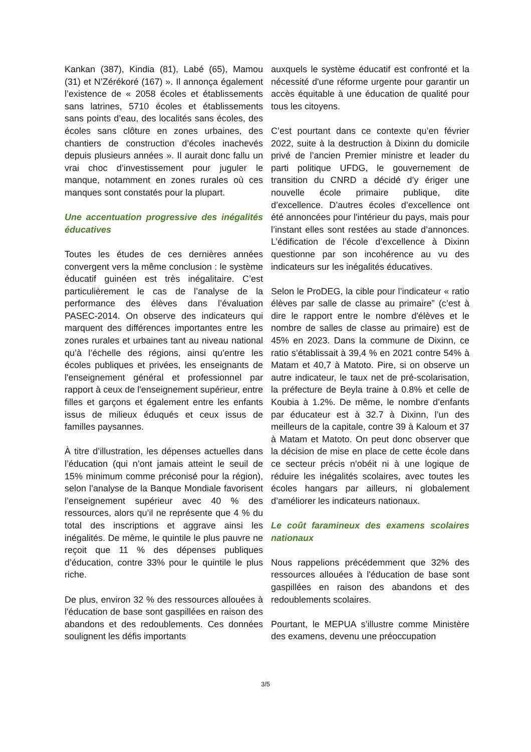Kankan (387), Kindia (81), Labé (65), Mamou (31) et N’Zérékoré (167) ». Il annonça également l’existence de « 2058 écoles et établissements sans latrines, 5710 écoles et établissements sans points d’eau, des localités sans écoles, des écoles sans clôture en zones urbaines, des chantiers de construction d’écoles inachevés depuis plusieurs années ». Il aurait donc fallu un vrai choc d’investissement pour juguler le manque, notamment en zones rurales où ces manques sont constatés pour la plupart.
Une accentuation progressive des inégalités éducatives
Toutes les études de ces dernières années convergent vers la même conclusion : le système éducatif guinéen est très inégalitaire. C’est particulièrement le cas de l’analyse de la performance des élèves dans l’évaluation PASEC-2014. On observe des indicateurs qui marquent des différences importantes entre les zones rurales et urbaines tant au niveau national qu’à l’échelle des régions, ainsi qu'entre les écoles publiques et privées, les enseignants de l'enseignement général et professionnel par rapport à ceux de l'enseignement supérieur, entre filles et garçons et également entre les enfants issus de milieux éduqués et ceux issus de familles paysannes.
À titre d’illustration, les dépenses actuelles dans l’éducation (qui n’ont jamais atteint le seuil de 15% minimum comme préconisé pour la région), selon l’analyse de la Banque Mondiale favorisent l’enseignement supérieur avec 40 % des ressources, alors qu’il ne représente que 4 % du total des inscriptions et aggrave ainsi les inégalités. De même, le quintile le plus pauvre ne reçoit que 11 % des dépenses publiques d’éducation, contre 33% pour le quintile le plus riche.
De plus, environ 32 % des ressources allouées à l'éducation de base sont gaspillées en raison des abandons et des redoublements. Ces données soulignent les défis importants
auxquels le système éducatif est confronté et la nécessité d'une réforme urgente pour garantir un accès équitable à une éducation de qualité pour tous les citoyens.
C’est pourtant dans ce contexte qu’en février 2022, suite à la destruction à Dixinn du domicile privé de l’ancien Premier ministre et leader du parti politique UFDG, le gouvernement de transition du CNRD a décidé d’y ériger une nouvelle école primaire publique, dite d’excellence. D’autres écoles d’excellence ont été annoncées pour l'intérieur du pays, mais pour l’instant elles sont restées au stade d’annonces. L’édification de l’école d’excellence à Dixinn questionne par son incohérence au vu des indicateurs sur les inégalités éducatives.
Selon le ProDEG, la cible pour l’indicateur « ratio élèves par salle de classe au primaire” (c’est à dire le rapport entre le nombre d'élèves et le nombre de salles de classe au primaire) est de 45% en 2023. Dans la commune de Dixinn, ce ratio s’établissait à 39,4 % en 2021 contre 54% à Matam et 40,7 à Matoto. Pire, si on observe un autre indicateur, le taux net de pré-scolarisation, la préfecture de Beyla traine à 0.8% et celle de Koubia à 1.2%. De même, le nombre d’enfants par éducateur est à 32.7 à Dixinn, l’un des meilleurs de la capitale, contre 39 à Kaloum et 37 à Matam et Matoto. On peut donc observer que la décision de mise en place de cette école dans ce secteur précis n’obéit ni à une logique de réduire les inégalités scolaires, avec toutes les écoles hangars par ailleurs, ni globalement d’améliorer les indicateurs nationaux.
Le coût faramineux des examens scolaires nationaux
Nous rappelions précédemment que 32% des ressources allouées à l'éducation de base sont gaspillées en raison des abandons et des redoublements scolaires.
Pourtant, le MEPUA s’illustre comme Ministère des examens, devenu une préoccupation
3/5